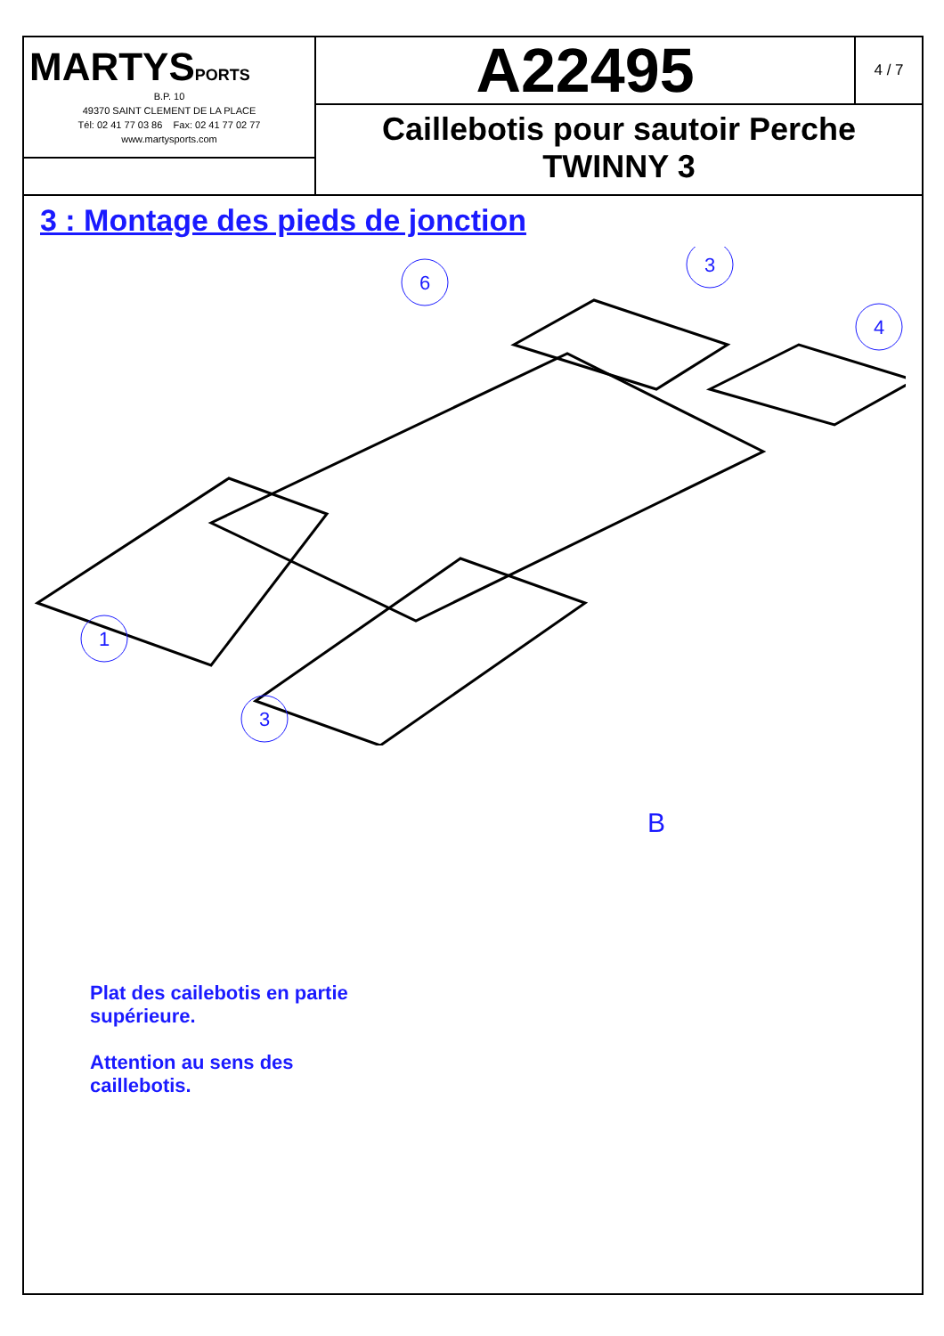MARTYSPORTS
B.P. 10
49370 SAINT CLEMENT DE LA PLACE
Tél: 02 41 77 03 86 Fax: 02 41 77 02 77
www.martysports.com
A22495
4 / 7
Caillebotis pour sautoir Perche
TWINNY 3
3 : Montage des pieds de jonction
6
3
4
1
3
B
Plat des cailebotis en partie supérieure.
Attention au sens des caillebotis.